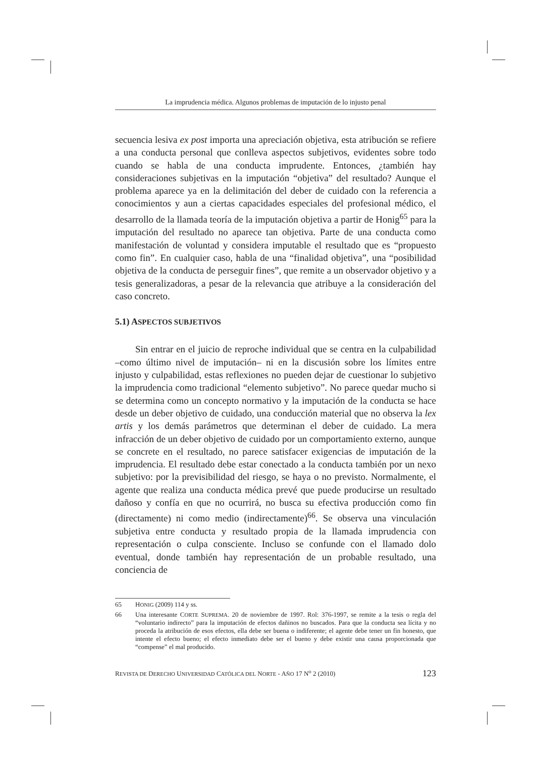La imprudencia médica. Algunos problemas de imputación de lo injusto penal
secuencia lesiva ex post importa una apreciación objetiva, esta atribución se refiere a una conducta personal que conlleva aspectos subjetivos, evidentes sobre todo cuando se habla de una conducta imprudente. Entonces, ¿también hay consideraciones subjetivas en la imputación “objetiva” del resultado? Aunque el problema aparece ya en la delimitación del deber de cuidado con la referencia a conocimientos y aun a ciertas capacidades especiales del profesional médico, el desarrollo de la llamada teoría de la imputación objetiva a partir de Honig<sup>65</sup> para la imputación del resultado no aparece tan objetiva. Parte de una conducta como manifestación de voluntad y considera imputable el resultado que es “propuesto como fin”. En cualquier caso, habla de una “finalidad objetiva”, una “posibilidad objetiva de la conducta de perseguir fines”, que remite a un observador objetivo y a tesis generalizadoras, a pesar de la relevancia que atribuye a la consideración del caso concreto.
5.1) ASPECTOS SUBJETIVOS
Sin entrar en el juicio de reproche individual que se centra en la culpabilidad –como último nivel de imputación– ni en la discusión sobre los límites entre injusto y culpabilidad, estas reflexiones no pueden dejar de cuestionar lo subjetivo la imprudencia como tradicional “elemento subjetivo”. No parece quedar mucho si se determina como un concepto normativo y la imputación de la conducta se hace desde un deber objetivo de cuidado, una conducción material que no observa la lex artis y los demás parámetros que determinan el deber de cuidado. La mera infracción de un deber objetivo de cuidado por un comportamiento externo, aunque se concrete en el resultado, no parece satisfacer exigencias de imputación de la imprudencia. El resultado debe estar conectado a la conducta también por un nexo subjetivo: por la previsibilidad del riesgo, se haya o no previsto. Normalmente, el agente que realiza una conducta médica prevé que puede producirse un resultado dañoso y confía en que no ocurrirá, no busca su efectiva producción como fin (directamente) ni como medio (indirectamente)<sup>66</sup>. Se observa una vinculación subjetiva entre conducta y resultado propia de la llamada imprudencia con representación o culpa consciente. Incluso se confunde con el llamado dolo eventual, donde también hay representación de un probable resultado, una conciencia de
65 HONIG (2009) 114 y ss.
66 Una interesante CORTE SUPREMA. 20 de noviembre de 1997. Rol: 376-1997, se remite a la tesis o regla del “voluntario indirecto” para la imputación de efectos dañinos no buscados. Para que la conducta sea lícita y no proceda la atribución de esos efectos, ella debe ser buena o indiferente; el agente debe tener un fin honesto, que intente el efecto bueno; el efecto inmediato debe ser el bueno y debe existir una causa proporcionada que “compense” el mal producido.
REVISTA DE DERECHO UNIVERSIDAD CATÓLICA DEL NORTE - AÑO 17 N<sup>o</sup> 2 (2010) 123